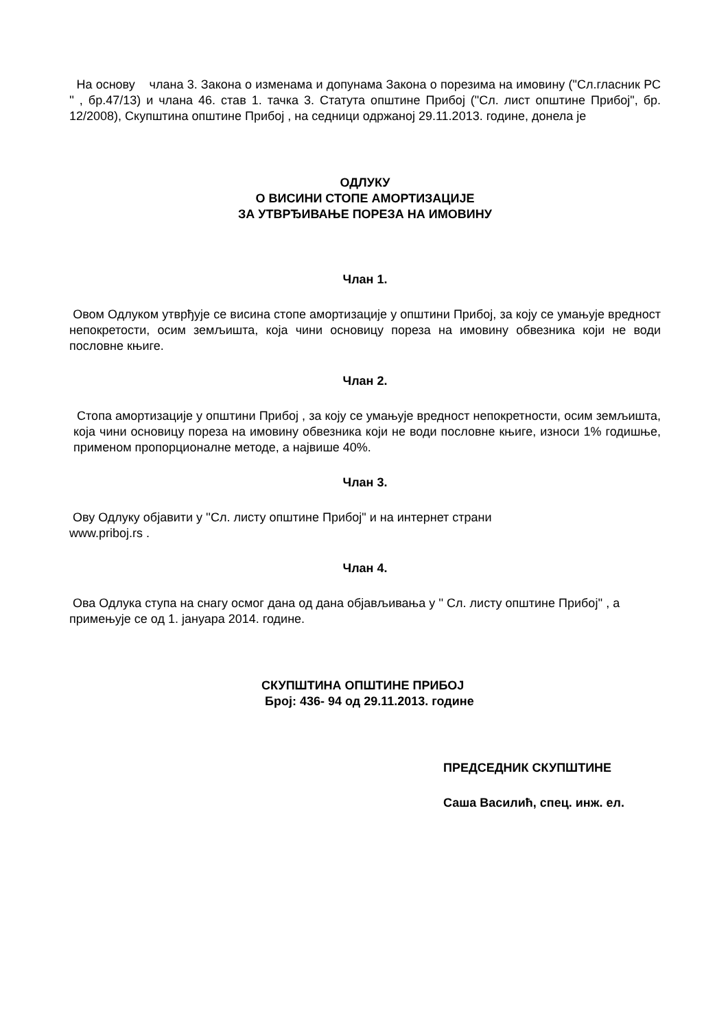На основу члана 3. Закона о изменама и допунама Закона о порезима на имовину ("Сл.гласник РС '' , бр.47/13) и члана 46. став 1. тачка 3. Статута општине Прибој ("Сл. лист општине Прибој", бр. 12/2008), Скупштина општине Прибој , на седници одржаној 29.11.2013. године, донела је
ОДЛУКУ
О ВИСИНИ СТОПЕ АМОРТИЗАЦИЈЕ
ЗА УТВРЂИВАЊЕ ПОРЕЗА НА ИМОВИНУ
Члан 1.
Овом Одлуком утврђује се висина стопе амортизације у општини Прибој, за коју се умањује вредност непокретости, осим земљишта, која чини основицу пореза на имовину обвезника који не води пословне књиге.
Члан 2.
Стопа амортизације у општини Прибој , за коју се умањује вредност непокретности, осим земљишта, која чини основицу пореза на имовину обвезника који не води пословне књиге, износи 1% годишње, применом пропорционалне методе, а највише 40%.
Члан 3.
Ову Одлуку објавити у ''Сл. листу општине Прибој" и на интернет страни
www.priboj.rs .
Члан 4.
Ова Одлука ступа на снагу осмог дана од дана објављивања у '' Сл. листу општине Прибој'' , а примењује се од 1. јануара 2014. године.
СКУПШТИНА ОПШТИНЕ ПРИБОЈ
Број: 436- 94 од 29.11.2013. године
ПРЕДСЕДНИК СКУПШТИНЕ
Саша Василић, спец. инж. ел.